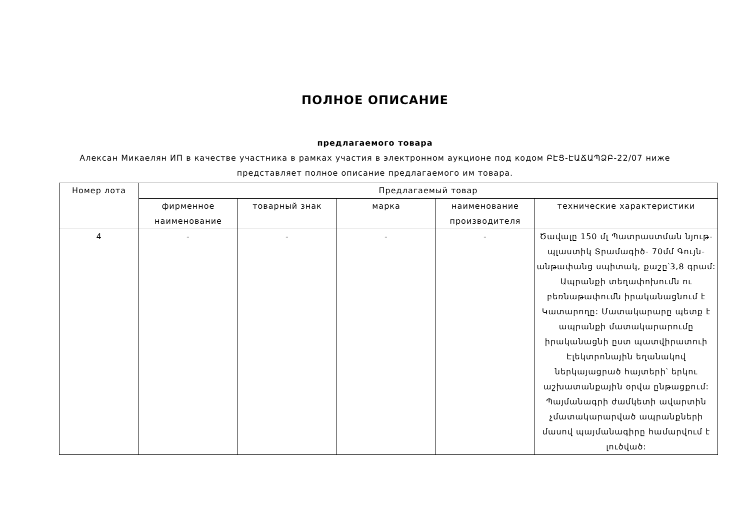ПОЛНОЕ ОПИСАНИЕ
предлагаемого товара
Алексан Микаелян ИП в качестве участника в рамках участия в электронном аукционе под кодом ԲԷՑ-ԷԱՃԱՊՁԲ-22/07 ниже представляет полное описание предлагаемого им товара.
| Номер лота | Предлагаемый товар | | | | |
| --- | --- | --- | --- | --- | --- |
| | фирменное наименование | товарный знак | марка | наименование производителя | технические характеристики |
| 4 | - | - | - | - | Ծավալը 150 մլ Պատրաստման նյութ- պլաստիկ Տրամագիծ- 70մմ Գույն- անթափանց սպիտակ, քաշը՝3,8 գրամ: Ապրանքի տեղափոխումն ու բեռնաթափումն իրականացնում է Կատարողը: Մատակարարը պետք է ապրանքի մատակարարումը իրականացնի ըստ պատվիրատուի Էլեկտրոնային եղանակով ներկայացրած հայտերի՝ երկու աշխատանքային օրվա ընթացքում: Պայմանագրի ժամկետի ավարտին չմատակարարված ապրանքների մասով պայմանագիրը համարվում է լուծված: |